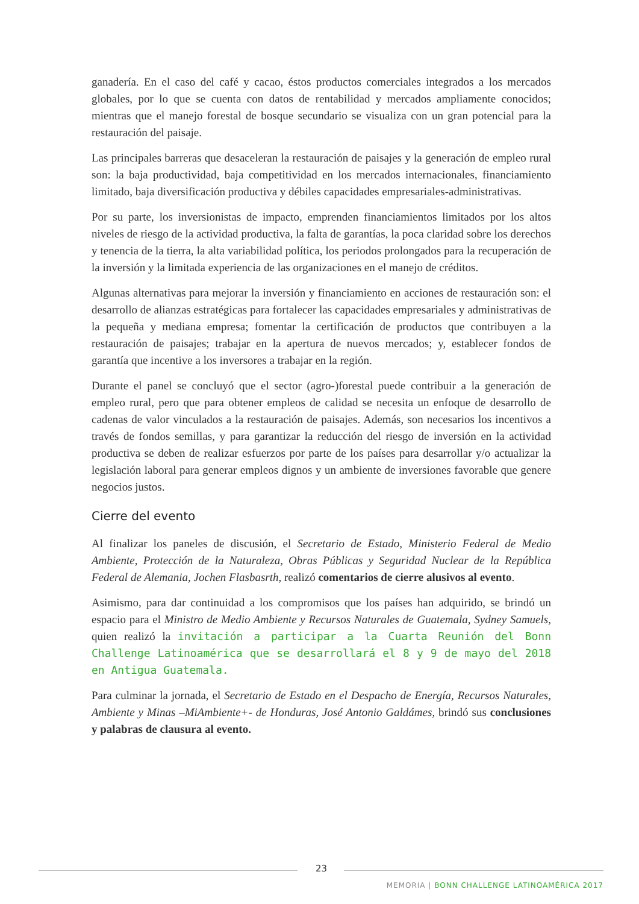ganadería. En el caso del café y cacao, éstos productos comerciales integrados a los mercados globales, por lo que se cuenta con datos de rentabilidad y mercados ampliamente conocidos; mientras que el manejo forestal de bosque secundario se visualiza con un gran potencial para la restauración del paisaje.
Las principales barreras que desaceleran la restauración de paisajes y la generación de empleo rural son: la baja productividad, baja competitividad en los mercados internacionales, financiamiento limitado, baja diversificación productiva y débiles capacidades empresariales-administrativas.
Por su parte, los inversionistas de impacto, emprenden financiamientos limitados por los altos niveles de riesgo de la actividad productiva, la falta de garantías, la poca claridad sobre los derechos y tenencia de la tierra, la alta variabilidad política, los periodos prolongados para la recuperación de la inversión y la limitada experiencia de las organizaciones en el manejo de créditos.
Algunas alternativas para mejorar la inversión y financiamiento en acciones de restauración son: el desarrollo de alianzas estratégicas para fortalecer las capacidades empresariales y administrativas de la pequeña y mediana empresa; fomentar la certificación de productos que contribuyen a la restauración de paisajes; trabajar en la apertura de nuevos mercados; y, establecer fondos de garantía que incentive a los inversores a trabajar en la región.
Durante el panel se concluyó que el sector (agro-)forestal puede contribuir a la generación de empleo rural, pero que para obtener empleos de calidad se necesita un enfoque de desarrollo de cadenas de valor vinculados a la restauración de paisajes. Además, son necesarios los incentivos a través de fondos semillas, y para garantizar la reducción del riesgo de inversión en la actividad productiva se deben de realizar esfuerzos por parte de los países para desarrollar y/o actualizar la legislación laboral para generar empleos dignos y un ambiente de inversiones favorable que genere negocios justos.
Cierre del evento
Al finalizar los paneles de discusión, el Secretario de Estado, Ministerio Federal de Medio Ambiente, Protección de la Naturaleza, Obras Públicas y Seguridad Nuclear de la República Federal de Alemania, Jochen Flasbasrth, realizó comentarios de cierre alusivos al evento.
Asimismo, para dar continuidad a los compromisos que los países han adquirido, se brindó un espacio para el Ministro de Medio Ambiente y Recursos Naturales de Guatemala, Sydney Samuels, quien realizó la invitación a participar a la Cuarta Reunión del Bonn Challenge Latinoamérica que se desarrollará el 8 y 9 de mayo del 2018 en Antigua Guatemala.
Para culminar la jornada, el Secretario de Estado en el Despacho de Energía, Recursos Naturales, Ambiente y Minas –MiAmbiente+- de Honduras, José Antonio Galdámes, brindó sus conclusiones y palabras de clausura al evento.
23
MEMORIA | BONN CHALLENGE LATINOAMÉRICA 2017